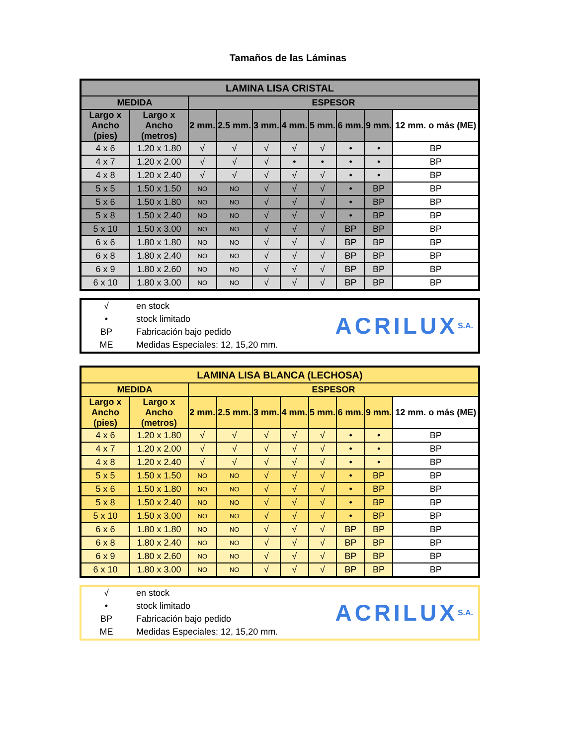Tamaños de las Láminas
| LAMINA LISA CRISTAL | | | | | | | | | |
| --- | --- | --- | --- | --- | --- | --- | --- | --- | --- |
| MEDIDA | | ESPESOR | | | | | | | |
| Largo x Ancho (pies) | Largo x Ancho (metros) | 2 mm. | 2.5 mm. | 3 mm. | 4 mm. | 5 mm. | 6 mm. | 9 mm. | 12 mm. o más (ME) |
| 4 x 6 | 1.20 x 1.80 | √ | √ | √ | √ | √ | • | • | BP |
| 4 x 7 | 1.20 x 2.00 | √ | √ | √ | • | • | • | • | BP |
| 4 x 8 | 1.20 x 2.40 | √ | √ | √ | √ | √ | • | • | BP |
| 5 x 5 | 1.50 x 1.50 | NO | NO | √ | √ | √ | • | BP | BP |
| 5 x 6 | 1.50 x 1.80 | NO | NO | √ | √ | √ | • | BP | BP |
| 5 x 8 | 1.50 x 2.40 | NO | NO | √ | √ | √ | • | BP | BP |
| 5 x 10 | 1.50 x 3.00 | NO | NO | √ | √ | √ | BP | BP | BP |
| 6 x 6 | 1.80 x 1.80 | NO | NO | √ | √ | √ | BP | BP | BP |
| 6 x 8 | 1.80 x 2.40 | NO | NO | √ | √ | √ | BP | BP | BP |
| 6 x 9 | 1.80 x 2.60 | NO | NO | √ | √ | √ | BP | BP | BP |
| 6 x 10 | 1.80 x 3.00 | NO | NO | √ | √ | √ | BP | BP | BP |
√ en stock
• stock limitado
BP Fabricación bajo pedido
ME Medidas Especiales: 12, 15,20 mm.
ACRILUX S.A.
| LAMINA LISA BLANCA (LECHOSA) | | | | | | | | | |
| --- | --- | --- | --- | --- | --- | --- | --- | --- | --- |
| MEDIDA | | ESPESOR | | | | | | | |
| Largo x Ancho (pies) | Largo x Ancho (metros) | 2 mm. | 2.5 mm. | 3 mm. | 4 mm. | 5 mm. | 6 mm. | 9 mm. | 12 mm. o más (ME) |
| 4 x 6 | 1.20 x 1.80 | √ | √ | √ | √ | √ | • | • | BP |
| 4 x 7 | 1.20 x 2.00 | √ | √ | √ | √ | √ | • | • | BP |
| 4 x 8 | 1.20 x 2.40 | √ | √ | √ | √ | √ | • | • | BP |
| 5 x 5 | 1.50 x 1.50 | NO | NO | √ | √ | √ | • | BP | BP |
| 5 x 6 | 1.50 x 1.80 | NO | NO | √ | √ | √ | • | BP | BP |
| 5 x 8 | 1.50 x 2.40 | NO | NO | √ | √ | √ | • | BP | BP |
| 5 x 10 | 1.50 x 3.00 | NO | NO | √ | √ | √ | • | BP | BP |
| 6 x 6 | 1.80 x 1.80 | NO | NO | √ | √ | √ | BP | BP | BP |
| 6 x 8 | 1.80 x 2.40 | NO | NO | √ | √ | √ | BP | BP | BP |
| 6 x 9 | 1.80 x 2.60 | NO | NO | √ | √ | √ | BP | BP | BP |
| 6 x 10 | 1.80 x 3.00 | NO | NO | √ | √ | √ | BP | BP | BP |
√ en stock
• stock limitado
BP Fabricación bajo pedido
ME Medidas Especiales: 12, 15,20 mm.
ACRILUX S.A.